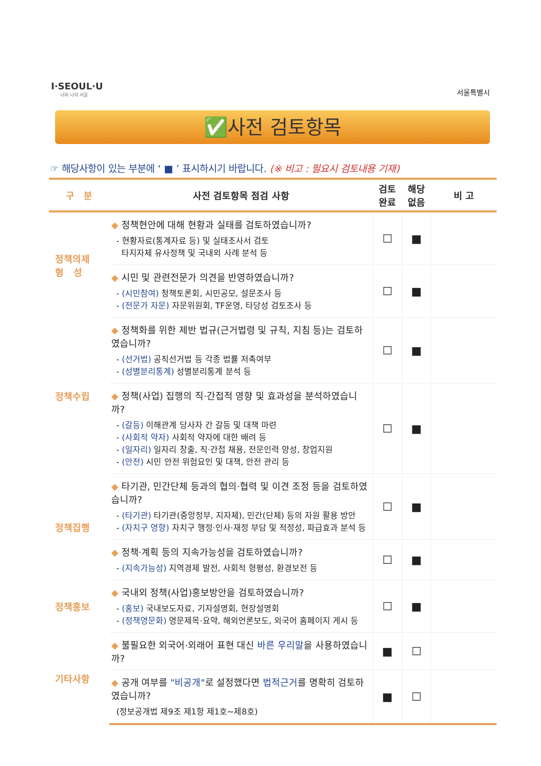I·SEOUL·U
너와 나의 서울
서울특별시
✅사전 검토항목
☞ 해당사항이 있는 부분에 ‘ ■ ’ 표시하시기 바랍니다. (※ 비고 : 필요시 검토내용 기재)
| 구 분 | 사전 검토항목 점검 사항 | 검토 완료 | 해당 없음 | 비 고 |
| --- | --- | --- | --- | --- |
| 정책의제 형 성 | ◆ 정책현안에 대해 현황과 실태를 검토하였습니까? - 현황자료(통계자료 등) 및 실태조사서 검토 타지자체 유사정책 및 국내외 사례 분석 등 | ☐ | ■ | |
| | ◆ 시민 및 관련전문가 의견을 반영하였습니까? - (시민참여) 청책토론회, 시민공모, 설문조사 등 - (전문가 자문) 자문위원회, TF운영, 타당성 검토조사 등 | ☐ | ■ | |
| 정책수립 | ◆ 정책화를 위한 제반 법규(근거법령 및 규칙, 지침 등)는 검토하였습니까? - (선거법) 공직선거법 등 각종 법률 저촉여부 - (성별분리통계) 성별분리통계 분석 등 | ☐ | ■ | |
| | ◆ 정책(사업) 집행의 직·간접적 영향 및 효과성을 분석하였습니까? - (갈등) 이해관계 당사자 간 갈등 및 대책 마련 - (사회적 약자) 사회적 약자에 대한 배려 등 - (일자리) 일자리 창출, 직·간접 채용, 전문인력 양성, 창업지원 - (안전) 시민 안전 위험요인 및 대책, 안전 관리 등 | ☐ | ■ | |
| 정책집행 | ◆ 타기관, 민간단체 등과의 협의·협력 및 이견 조정 등을 검토하였습니까? - (타기관) 타기관(중앙정부, 지자체), 민간(단체) 등의 자원 활용 방안 - (자치구 영향) 자치구 행정·인사·재정 부담 및 적정성, 파급효과 분석 등 | ☐ | ■ | |
| | ◆ 정책·계획 등의 지속가능성을 검토하였습니까? - (지속가능성) 지역경제 발전, 사회적 형평성, 환경보전 등 | ☐ | ■ | |
| 정책홍보 | ◆ 국내외 정책(사업)홍보방안을 검토하였습니까? - (홍보) 국내보도자료, 기자설명회, 현장설명회 - (정책영문화) 영문제목·요약, 해외언론보도, 외국어 홈페이지 게시 등 | ☐ | ■ | |
| 기타사항 | ◆ 불필요한 외국어·외래어 표현 대신 바른 우리말 을 사용하였습니까? | ■ | ☐ | |
| | ◆ 공개 여부를 "비공개" 로 설정했다면 법적근거 를 명확히 검토하였습니까? (정보공개법 제9조 제1항 제1호~제8호) | ■ | ☐ | |